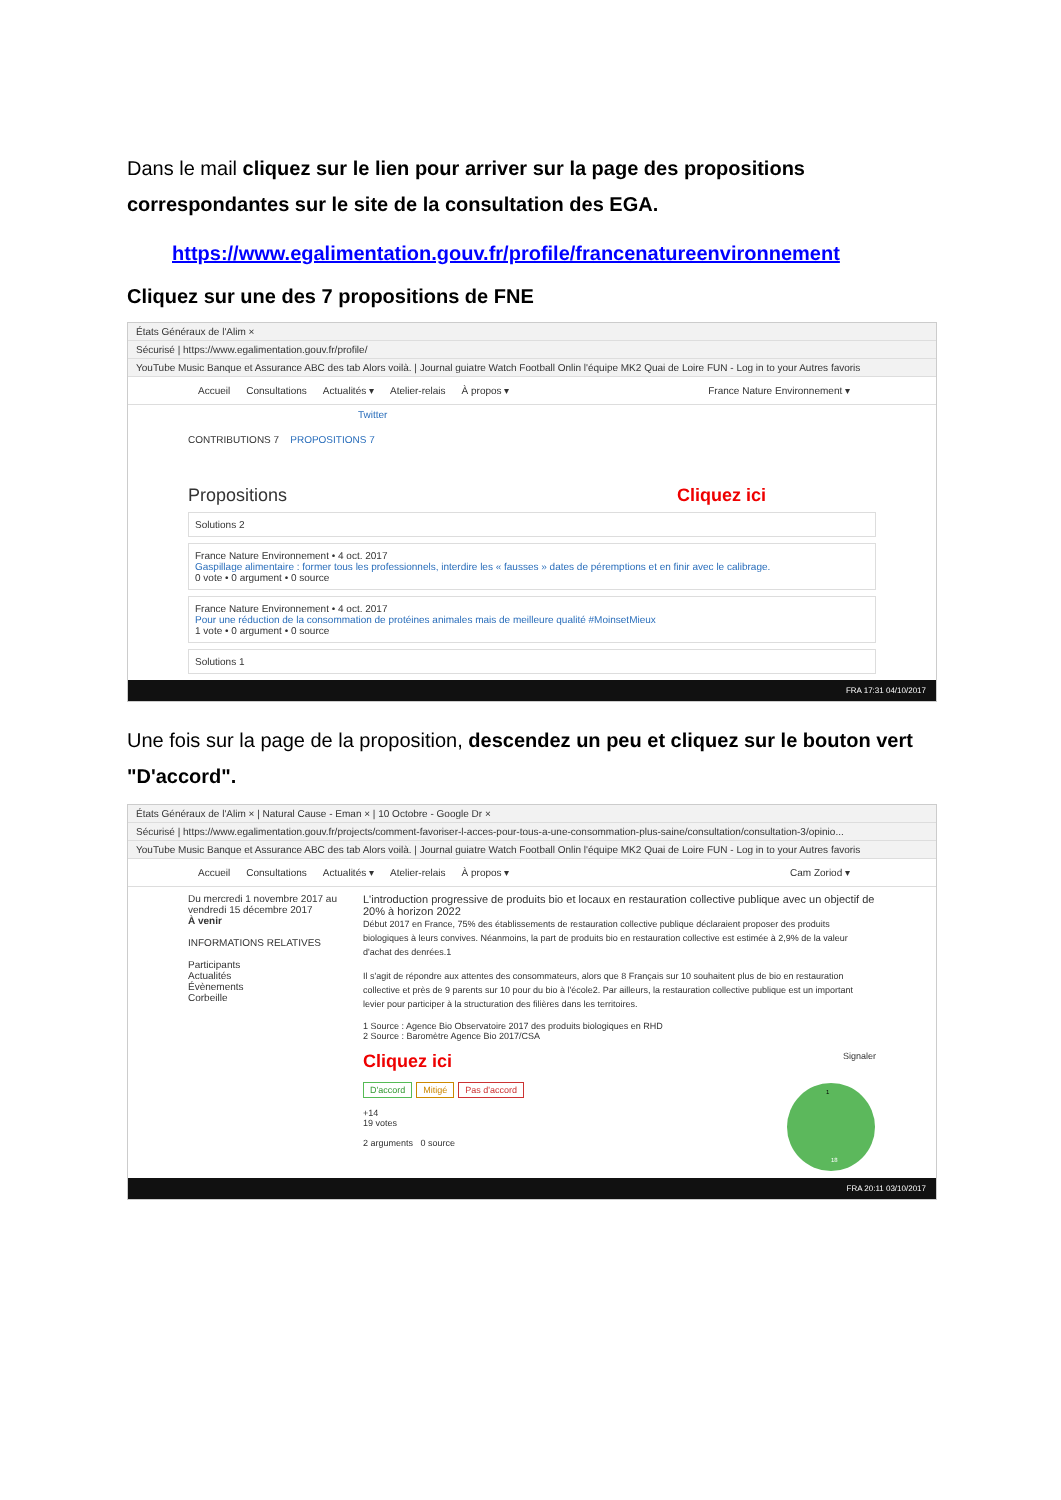Dans le mail cliquez sur le lien pour arriver sur la page des propositions correspondantes sur le site de la consultation des EGA.
https://www.egalimentation.gouv.fr/profile/francenatureenvironnement
Cliquez sur une des 7 propositions de FNE
États Généraux de l'Alim ×
Sécurisé | https://www.egalimentation.gouv.fr/profile/
YouTube Music Banque et Assurance ABC des tab Alors voilà. | Journal guiatre Watch Football Onlin l'équipe MK2 Quai de Loire FUN - Log in to your Autres favoris
Accueil Consultations Actualités ▾ Atelier-relais À propos ▾ France Nature Environnement ▾
Twitter
CONTRIBUTIONS 7 PROPOSITIONS 7
Propositions Cliquez ici
Solutions 2
France Nature Environnement • 4 oct. 2017
Gaspillage alimentaire : former tous les professionnels, interdire les « fausses » dates de péremptions et en finir avec le calibrage.
0 vote • 0 argument • 0 source
France Nature Environnement • 4 oct. 2017
Pour une réduction de la consommation de protéines animales mais de meilleure qualité #MoinsetMieux
1 vote • 0 argument • 0 source
Solutions 1
FRA 17:31 04/10/2017
Une fois sur la page de la proposition, descendez un peu et cliquez sur le bouton vert "D'accord".
États Généraux de l'Alim × | Natural Cause - Eman × | 10 Octobre - Google Dr ×
Sécurisé | https://www.egalimentation.gouv.fr/projects/comment-favoriser-l-acces-pour-tous-a-une-consommation-plus-saine/consultation/consultation-3/opinio...
YouTube Music Banque et Assurance ABC des tab Alors voilà. | Journal guiatre Watch Football Onlin l'équipe MK2 Quai de Loire FUN - Log in to your Autres favoris
Accueil Consultations Actualités ▾ Atelier-relais À propos ▾ Cam Zoriod ▾
Du mercredi 1 novembre 2017 au vendredi 15 décembre 2017
À venir
INFORMATIONS RELATIVES
Participants
Actualités
Évènements
Corbeille
L'introduction progressive de produits bio et locaux en restauration collective publique avec un objectif de 20% à horizon 2022
Début 2017 en France, 75% des établissements de restauration collective publique déclaraient proposer des produits biologiques à leurs convives. Néanmoins, la part de produits bio en restauration collective est estimée à 2,9% de la valeur d'achat des denrées.1
Il s'agit de répondre aux attentes des consommateurs, alors que 8 Français sur 10 souhaitent plus de bio en restauration collective et près de 9 parents sur 10 pour du bio à l'école2. Par ailleurs, la restauration collective publique est un important levier pour participer à la structuration des filières dans les territoires.
1 Source : Agence Bio Observatoire 2017 des produits biologiques en RHD
2 Source : Baromètre Agence Bio 2017/CSA
Cliquez ici Signaler
D'accord Mitigé Pas d'accord
18
1
+14
19 votes
2 arguments 0 source
FRA 20:11 03/10/2017